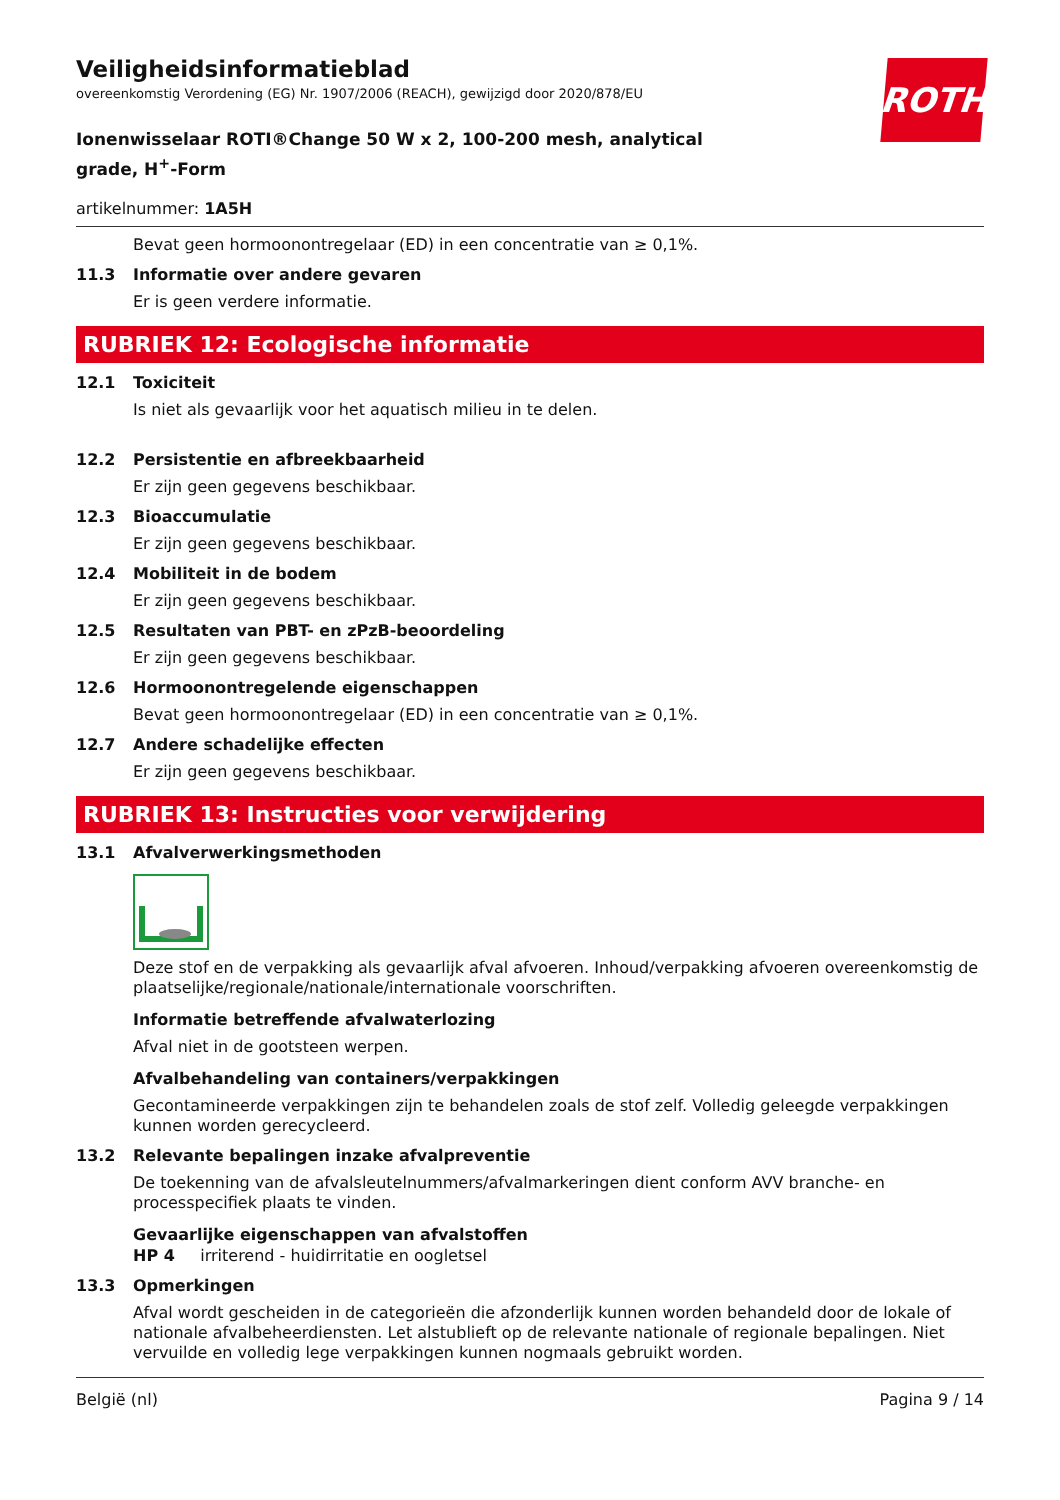ROTH
Veiligheidsinformatieblad
overeenkomstig Verordening (EG) Nr. 1907/2006 (REACH), gewijzigd door 2020/878/EU
Ionenwisselaar ROTI®Change 50 W x 2, 100-200 mesh, analytical grade, H<sup>+</sup>-Form
artikelnummer: 1A5H
Bevat geen hormoonontregelaar (ED) in een concentratie van ≥ 0,1%.
11.3 Informatie over andere gevaren
Er is geen verdere informatie.
RUBRIEK 12: Ecologische informatie
12.1 Toxiciteit
Is niet als gevaarlijk voor het aquatisch milieu in te delen.
12.2 Persistentie en afbreekbaarheid
Er zijn geen gegevens beschikbaar.
12.3 Bioaccumulatie
Er zijn geen gegevens beschikbaar.
12.4 Mobiliteit in de bodem
Er zijn geen gegevens beschikbaar.
12.5 Resultaten van PBT- en zPzB-beoordeling
Er zijn geen gegevens beschikbaar.
12.6 Hormoonontregelende eigenschappen
Bevat geen hormoonontregelaar (ED) in een concentratie van ≥ 0,1%.
12.7 Andere schadelijke effecten
Er zijn geen gegevens beschikbaar.
RUBRIEK 13: Instructies voor verwijdering
13.1 Afvalverwerkingsmethoden
Deze stof en de verpakking als gevaarlijk afval afvoeren. Inhoud/verpakking afvoeren overeenkomstig de plaatselijke/regionale/nationale/internationale voorschriften.
Informatie betreffende afvalwaterlozing
Afval niet in de gootsteen werpen.
Afvalbehandeling van containers/verpakkingen
Gecontamineerde verpakkingen zijn te behandelen zoals de stof zelf. Volledig geleegde verpakkingen kunnen worden gerecycleerd.
13.2 Relevante bepalingen inzake afvalpreventie
De toekenning van de afvalsleutelnummers/afvalmarkeringen dient conform AVV branche- en processpecifiek plaats te vinden.
Gevaarlijke eigenschappen van afvalstoffen
HP 4 irriterend - huidirritatie en oogletsel
13.3 Opmerkingen
Afval wordt gescheiden in de categorieën die afzonderlijk kunnen worden behandeld door de lokale of nationale afvalbeheerdiensten. Let alstublieft op de relevante nationale of regionale bepalingen. Niet vervuilde en volledig lege verpakkingen kunnen nogmaals gebruikt worden.
België (nl) Pagina 9 / 14